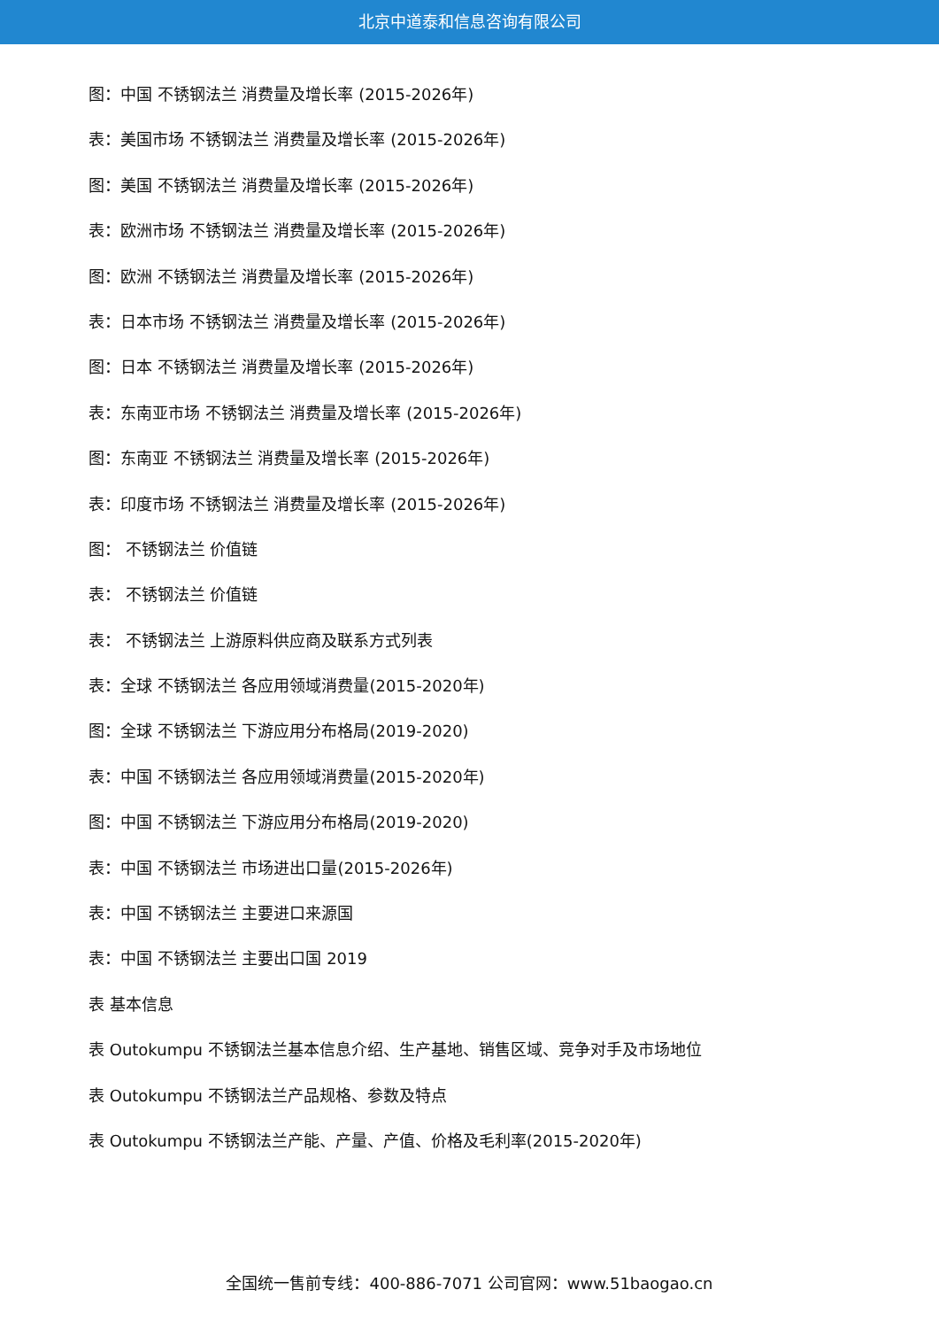北京中道泰和信息咨询有限公司
图：中国 不锈钢法兰 消费量及增长率 (2015-2026年)
表：美国市场 不锈钢法兰 消费量及增长率 (2015-2026年)
图：美国 不锈钢法兰 消费量及增长率 (2015-2026年)
表：欧洲市场 不锈钢法兰 消费量及增长率 (2015-2026年)
图：欧洲 不锈钢法兰 消费量及增长率 (2015-2026年)
表：日本市场 不锈钢法兰 消费量及增长率 (2015-2026年)
图：日本 不锈钢法兰 消费量及增长率 (2015-2026年)
表：东南亚市场 不锈钢法兰 消费量及增长率 (2015-2026年)
图：东南亚 不锈钢法兰 消费量及增长率 (2015-2026年)
表：印度市场 不锈钢法兰 消费量及增长率 (2015-2026年)
图： 不锈钢法兰 价值链
表： 不锈钢法兰 价值链
表： 不锈钢法兰 上游原料供应商及联系方式列表
表：全球 不锈钢法兰 各应用领域消费量(2015-2020年)
图：全球 不锈钢法兰 下游应用分布格局(2019-2020)
表：中国 不锈钢法兰 各应用领域消费量(2015-2020年)
图：中国 不锈钢法兰 下游应用分布格局(2019-2020)
表：中国 不锈钢法兰 市场进出口量(2015-2026年)
表：中国 不锈钢法兰 主要进口来源国
表：中国 不锈钢法兰 主要出口国 2019
表 基本信息
表 Outokumpu 不锈钢法兰基本信息介绍、生产基地、销售区域、竞争对手及市场地位
表 Outokumpu 不锈钢法兰产品规格、参数及特点
表 Outokumpu 不锈钢法兰产能、产量、产值、价格及毛利率(2015-2020年)
全国统一售前专线：400-886-7071 公司官网：www.51baogao.cn